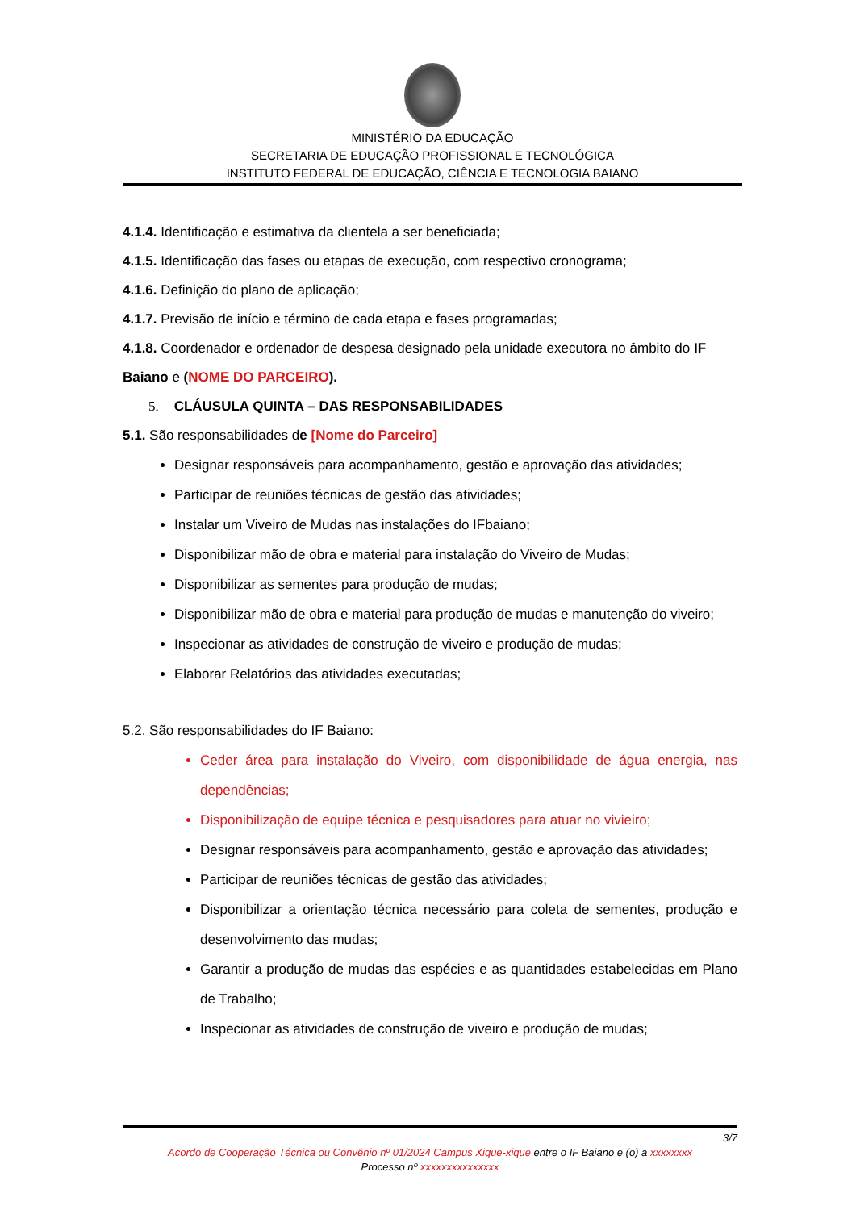MINISTÉRIO DA EDUCAÇÃO
SECRETARIA DE EDUCAÇÃO PROFISSIONAL E TECNOLÓGICA
INSTITUTO FEDERAL DE EDUCAÇÃO, CIÊNCIA E TECNOLOGIA BAIANO
4.1.4. Identificação e estimativa da clientela a ser beneficiada;
4.1.5. Identificação das fases ou etapas de execução, com respectivo cronograma;
4.1.6. Definição do plano de aplicação;
4.1.7. Previsão de início e término de cada etapa e fases programadas;
4.1.8. Coordenador e ordenador de despesa designado pela unidade executora no âmbito do IF Baiano e (NOME DO PARCEIRO).
5. CLÁUSULA QUINTA – DAS RESPONSABILIDADES
5.1. São responsabilidades de [Nome do Parceiro]
Designar responsáveis para acompanhamento, gestão e aprovação das atividades;
Participar de reuniões técnicas de gestão das atividades;
Instalar um Viveiro de Mudas nas instalações do IFbaiano;
Disponibilizar mão de obra e material para instalação do Viveiro de Mudas;
Disponibilizar as sementes para produção de mudas;
Disponibilizar mão de obra e material para produção de mudas e manutenção do viveiro;
Inspecionar as atividades de construção de viveiro e produção de mudas;
Elaborar Relatórios das atividades executadas;
5.2. São responsabilidades do IF Baiano:
Ceder área para instalação do Viveiro, com disponibilidade de água energia, nas dependências;
Disponibilização de equipe técnica e pesquisadores para atuar no vivieiro;
Designar responsáveis para acompanhamento, gestão e aprovação das atividades;
Participar de reuniões técnicas de gestão das atividades;
Disponibilizar a orientação técnica necessário para coleta de sementes, produção e desenvolvimento das mudas;
Garantir a produção de mudas das espécies e as quantidades estabelecidas em Plano de Trabalho;
Inspecionar as atividades de construção de viveiro e produção de mudas;
3/7
Acordo de Cooperação Técnica ou Convênio nº 01/2024 Campus Xique-xique entre o IF Baiano e (o) a xxxxxxxx
Processo nº xxxxxxxxxxxxxxx